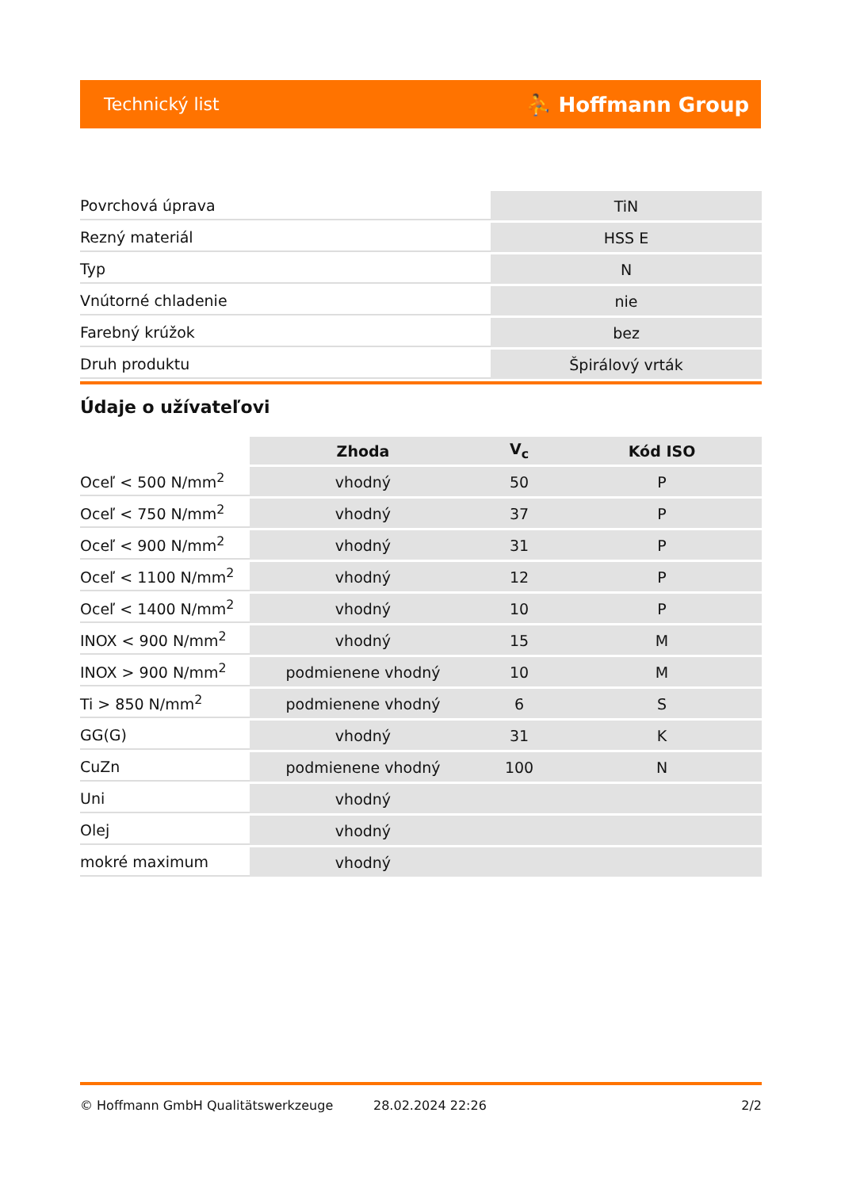Technický list ⛹ Hoffmann Group
| Povrchová úprava | TiN |
| Rezný materiál | HSS E |
| Typ | N |
| Vnútorné chladenie | nie |
| Farebný krúžok | bez |
| Druh produktu | Špirálový vrták |
Údaje o užívateľovi
| | Zhoda | V<sub>c</sub> | Kód ISO |
| --- | --- | --- | --- |
| Oceľ < 500 N/mm<sup>2</sup> | vhodný | 50 | P |
| Oceľ < 750 N/mm<sup>2</sup> | vhodný | 37 | P |
| Oceľ < 900 N/mm<sup>2</sup> | vhodný | 31 | P |
| Oceľ < 1100 N/mm<sup>2</sup> | vhodný | 12 | P |
| Oceľ < 1400 N/mm<sup>2</sup> | vhodný | 10 | P |
| INOX < 900 N/mm<sup>2</sup> | vhodný | 15 | M |
| INOX > 900 N/mm<sup>2</sup> | podmienene vhodný | 10 | M |
| Ti > 850 N/mm<sup>2</sup> | podmienene vhodný | 6 | S |
| GG(G) | vhodný | 31 | K |
| CuZn | podmienene vhodný | 100 | N |
| Uni | vhodný | | |
| Olej | vhodný | | |
| mokré maximum | vhodný | | |
© Hoffmann GmbH Qualitätswerkzeuge 28.02.2024 22:26 2/2